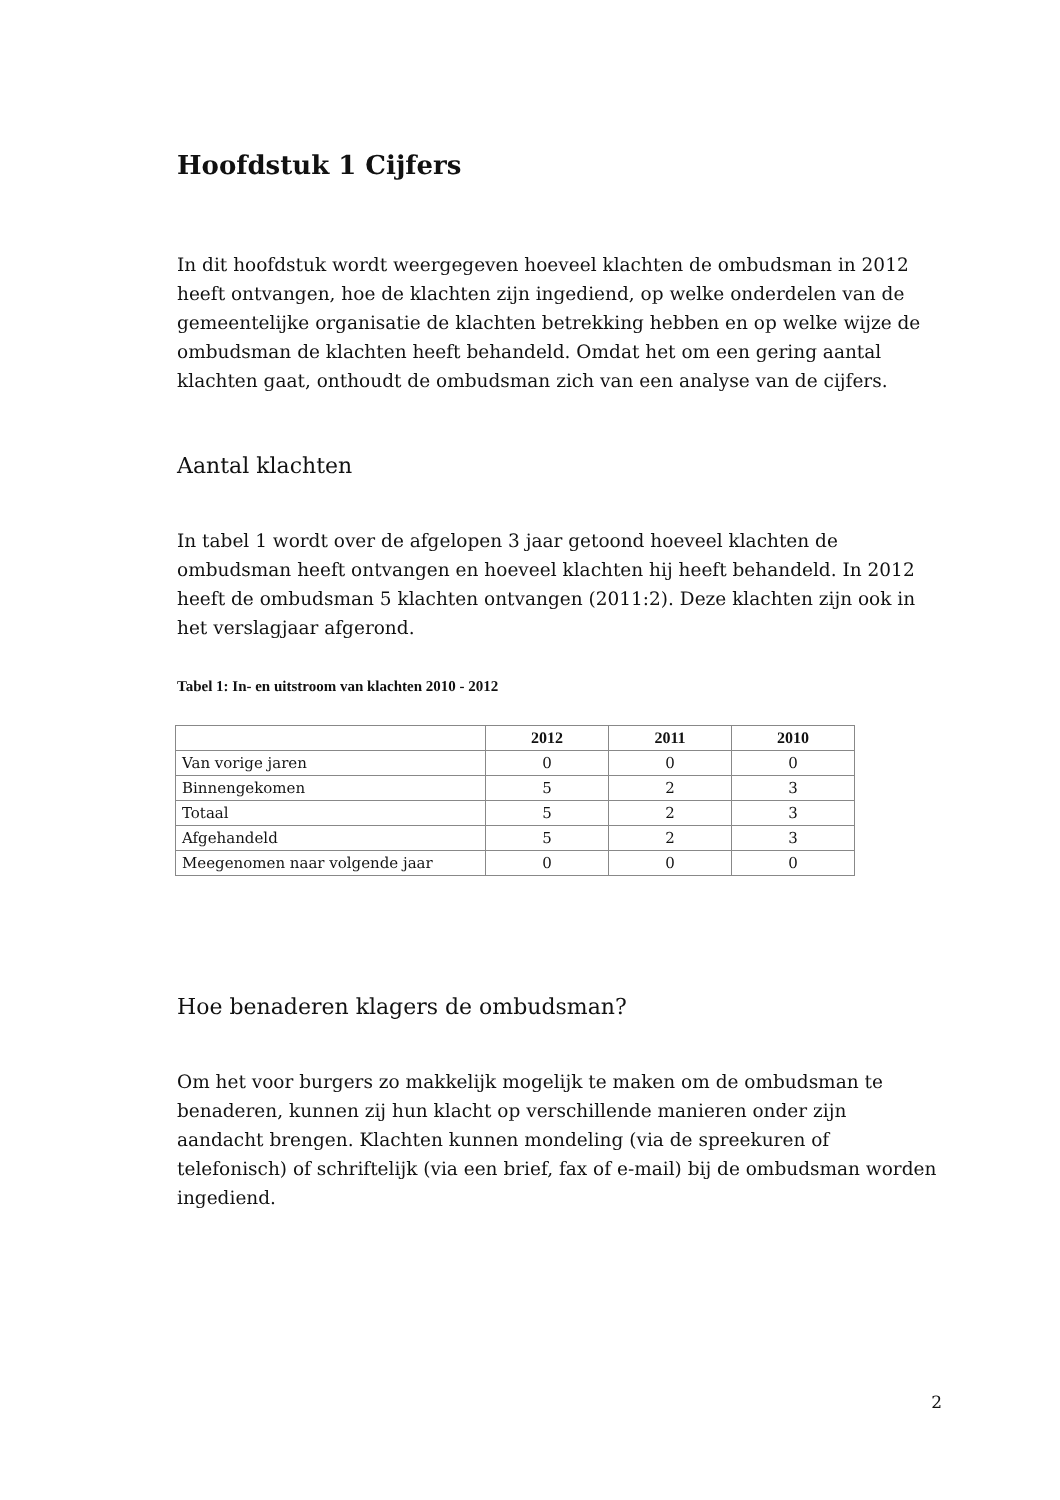Hoofdstuk 1 Cijfers
In dit hoofdstuk wordt weergegeven hoeveel klachten de ombudsman in 2012 heeft ontvangen, hoe de klachten zijn ingediend, op welke onderdelen van de gemeentelijke organisatie de klachten betrekking hebben en op welke wijze de ombudsman de klachten heeft behandeld. Omdat het om een gering aantal klachten gaat, onthoudt de ombudsman zich van een analyse van de cijfers.
Aantal klachten
In tabel 1 wordt over de afgelopen 3 jaar getoond hoeveel klachten de ombudsman heeft ontvangen en hoeveel klachten hij heeft behandeld. In 2012 heeft de ombudsman 5 klachten ontvangen (2011:2). Deze klachten zijn ook in het verslagjaar afgerond.
Tabel 1: In- en uitstroom van klachten 2010 - 2012
| | 2012 | 2011 | 2010 |
| --- | --- | --- | --- |
| Van vorige jaren | 0 | 0 | 0 |
| Binnengekomen | 5 | 2 | 3 |
| Totaal | 5 | 2 | 3 |
| Afgehandeld | 5 | 2 | 3 |
| Meegenomen naar volgende jaar | 0 | 0 | 0 |
Hoe benaderen klagers de ombudsman?
Om het voor burgers zo makkelijk mogelijk te maken om de ombudsman te benaderen, kunnen zij hun klacht op verschillende manieren onder zijn aandacht brengen. Klachten kunnen mondeling (via de spreekuren of telefonisch) of schriftelijk (via een brief, fax of e-mail) bij de ombudsman worden ingediend.
2